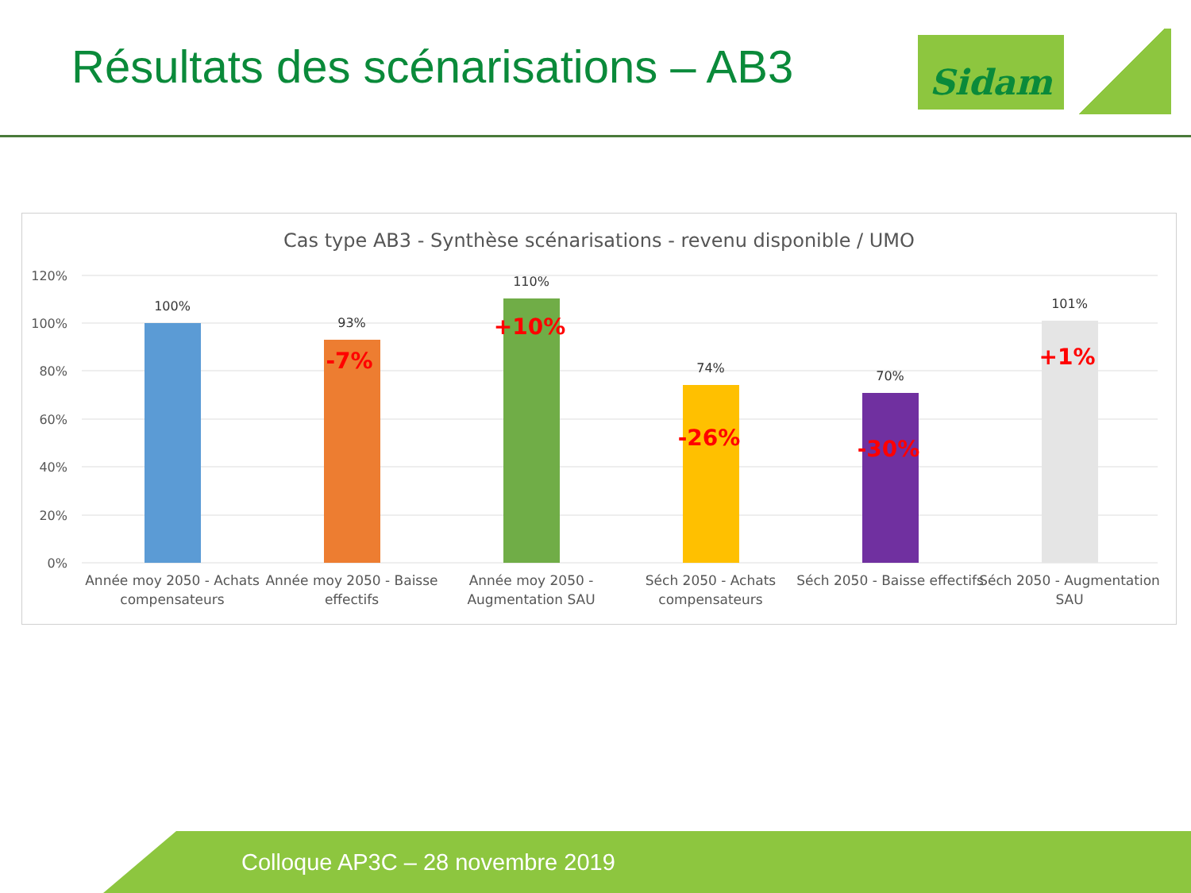Résultats des scénarisations – AB3
Sidam
Cas type AB3 - Synthèse scénarisations - revenu disponible / UMO
120%
100%
80%
60%
40%
20%
0%
100%
93%
110%
74%
70%
101%
-7%
+10%
-26%
-30%
+1%
Année moy 2050 - Achats
compensateurs
Année moy 2050 - Baisse
effectifs
Année moy 2050 -
Augmentation SAU
Séch 2050 - Achats
compensateurs
Séch 2050 - Baisse effectifs
Séch 2050 - Augmentation
SAU
Colloque AP3C – 28 novembre 2019